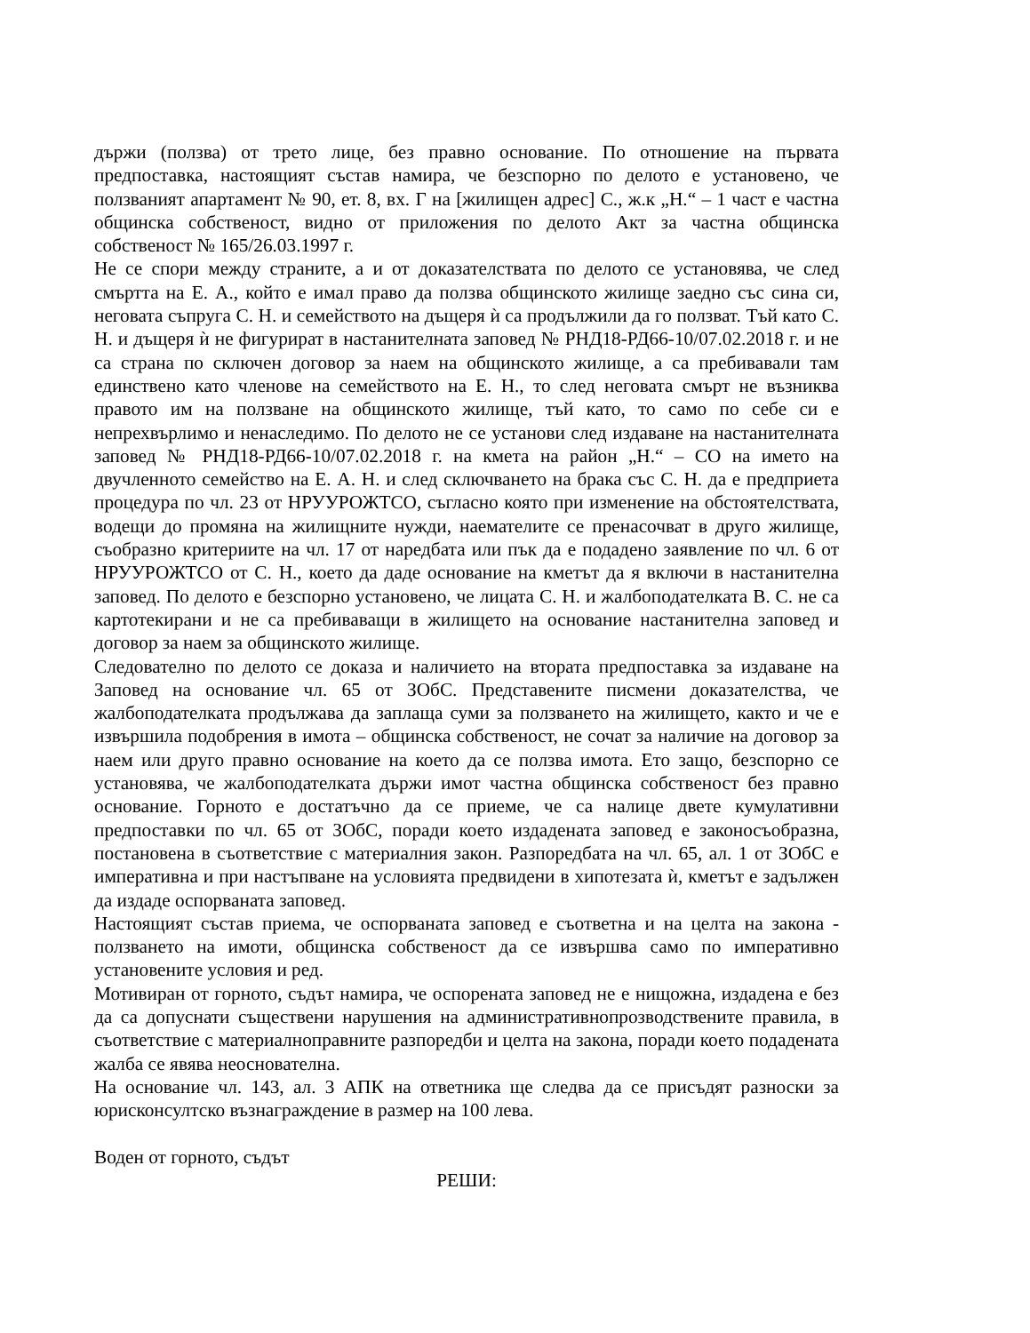държи (ползва) от трето лице, без правно основание. По отношение на първата предпоставка, настоящият състав намира, че безспорно по делото е установено, че ползваният апартамент № 90, ет. 8, вх. Г на [жилищен адрес] С., ж.к „Н.“ – 1 част е частна общинска собственост, видно от приложения по делото Акт за частна общинска собственост № 165/26.03.1997 г.
Не се спори между страните, а и от доказателствата по делото се установява, че след смъртта на Е. А., който е имал право да ползва общинското жилище заедно със сина си, неговата съпруга С. Н. и семейството на дъщеря ѝ са продължили да го ползват. Тъй като С. Н. и дъщеря ѝ не фигурират в настанителната заповед № РНД18-РД66-10/07.02.2018 г. и не са страна по сключен договор за наем на общинското жилище, а са пребивавали там единствено като членове на семейството на Е. Н., то след неговата смърт не възниква правото им на ползване на общинското жилище, тъй като, то само по себе си е непрехвърлимо и ненаследимо. По делото не се установи след издаване на настанителната заповед № РНД18-РД66-10/07.02.2018 г. на кмета на район „Н.“ – СО на името на двучленното семейство на Е. А. Н. и след сключването на брака със С. Н. да е предприета процедура по чл. 23 от НРУУРОЖТСО, съгласно която при изменение на обстоятелствата, водещи до промяна на жилищните нужди, наемателите се пренасочват в друго жилище, съобразно критериите на чл. 17 от наредбата или пък да е подадено заявление по чл. 6 от НРУУРОЖТСО от С. Н., което да даде основание на кметът да я включи в настанителна заповед. По делото е безспорно установено, че лицата С. Н. и жалбоподателката В. С. не са картотекирани и не са пребиваващи в жилището на основание настанителна заповед и договор за наем за общинското жилище.
Следователно по делото се доказа и наличието на втората предпоставка за издаване на Заповед на основание чл. 65 от ЗОбС. Представените писмени доказателства, че жалбоподателката продължава да заплаща суми за ползването на жилището, както и че е извършила подобрения в имота – общинска собственост, не сочат за наличие на договор за наем или друго правно основание на което да се ползва имота. Ето защо, безспорно се установява, че жалбоподателката държи имот частна общинска собственост без правно основание. Горното е достатъчно да се приеме, че са налице двете кумулативни предпоставки по чл. 65 от ЗОбС, поради което издадената заповед е законосъобразна, постановена в съответствие с материалния закон. Разпоредбата на чл. 65, ал. 1 от ЗОбС е императивна и при настъпване на условията предвидени в хипотезата ѝ, кметът е задължен да издаде оспорваната заповед.
Настоящият състав приема, че оспорваната заповед е съответна и на целта на закона - ползването на имоти, общинска собственост да се извършва само по императивно установените условия и ред.
Мотивиран от горното, съдът намира, че оспорената заповед не е нищожна, издадена е без да са допуснати съществени нарушения на административнопрозводствените правила, в съответствие с материалноправните разпоредби и целта на закона, поради което подадената жалба се явява неоснователна.
На основание чл. 143, ал. 3 АПК на ответника ще следва да се присъдят разноски за юрисконсултско възнаграждение в размер на 100 лева.
Воден от горното, съдът
РЕШИ: